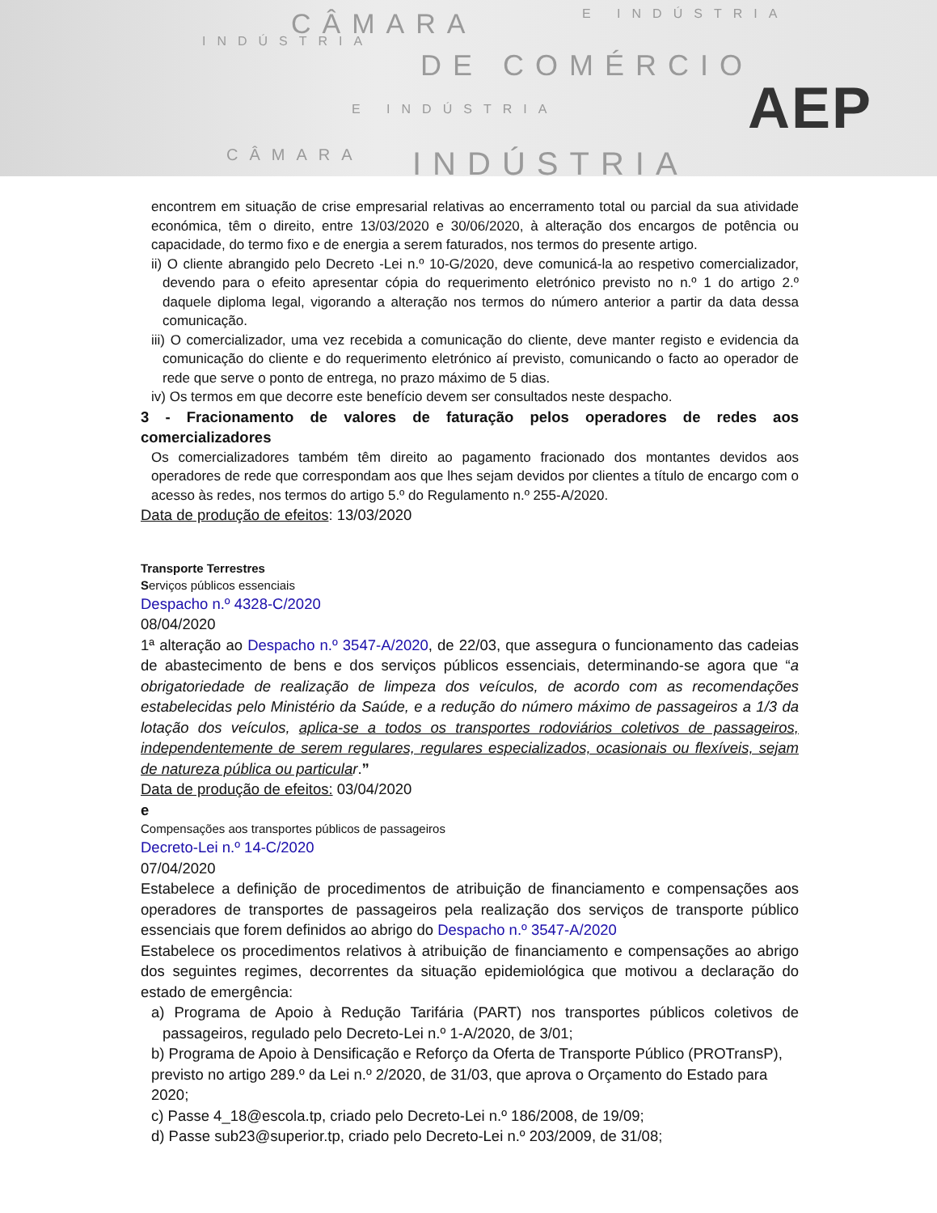CÂMARA E INDÚSTRIA
INDÚSTRIA
DE COMÉRCIO
E INDÚSTRIA
INDÚSTRIA
CÂMARA
AEP
encontrem em situação de crise empresarial relativas ao encerramento total ou parcial da sua atividade económica, têm o direito, entre 13/03/2020 e 30/06/2020, à alteração dos encargos de potência ou capacidade, do termo fixo e de energia a serem faturados, nos termos do presente artigo.
ii) O cliente abrangido pelo Decreto -Lei n.º 10-G/2020, deve comunicá-la ao respetivo comercializador, devendo para o efeito apresentar cópia do requerimento eletrónico previsto no n.º 1 do artigo 2.º daquele diploma legal, vigorando a alteração nos termos do número anterior a partir da data dessa comunicação.
iii) O comercializador, uma vez recebida a comunicação do cliente, deve manter registo e evidencia da comunicação do cliente e do requerimento eletrónico aí previsto, comunicando o facto ao operador de rede que serve o ponto de entrega, no prazo máximo de 5 dias.
iv) Os termos em que decorre este benefício devem ser consultados neste despacho.
3 - Fracionamento de valores de faturação pelos operadores de redes aos comercializadores
Os comercializadores também têm direito ao pagamento fracionado dos montantes devidos aos operadores de rede que correspondam aos que lhes sejam devidos por clientes a título de encargo com o acesso às redes, nos termos do artigo 5.º do Regulamento n.º 255-A/2020.
Data de produção de efeitos: 13/03/2020
Transporte Terrestres
Serviços públicos essenciais
Despacho n.º 4328-C/2020
08/04/2020
1ª alteração ao Despacho n.º 3547-A/2020, de 22/03, que assegura o funcionamento das cadeias de abastecimento de bens e dos serviços públicos essenciais, determinando-se agora que “a obrigatoriedade de realização de limpeza dos veículos, de acordo com as recomendações estabelecidas pelo Ministério da Saúde, e a redução do número máximo de passageiros a 1/3 da lotação dos veículos, aplica-se a todos os transportes rodoviários coletivos de passageiros, independentemente de serem regulares, regulares especializados, ocasionais ou flexíveis, sejam de natureza pública ou particular.”
Data de produção de efeitos: 03/04/2020
e
Compensações aos transportes públicos de passageiros
Decreto-Lei n.º 14-C/2020
07/04/2020
Estabelece a definição de procedimentos de atribuição de financiamento e compensações aos operadores de transportes de passageiros pela realização dos serviços de transporte público essenciais que forem definidos ao abrigo do Despacho n.º 3547-A/2020
Estabelece os procedimentos relativos à atribuição de financiamento e compensações ao abrigo dos seguintes regimes, decorrentes da situação epidemiológica que motivou a declaração do estado de emergência:
a) Programa de Apoio à Redução Tarifária (PART) nos transportes públicos coletivos de passageiros, regulado pelo Decreto-Lei n.º 1-A/2020, de 3/01;
b) Programa de Apoio à Densificação e Reforço da Oferta de Transporte Público (PROTransP), previsto no artigo 289.º da Lei n.º 2/2020, de 31/03, que aprova o Orçamento do Estado para 2020;
c) Passe 4_18@escola.tp, criado pelo Decreto-Lei n.º 186/2008, de 19/09;
d) Passe sub23@superior.tp, criado pelo Decreto-Lei n.º 203/2009, de 31/08;